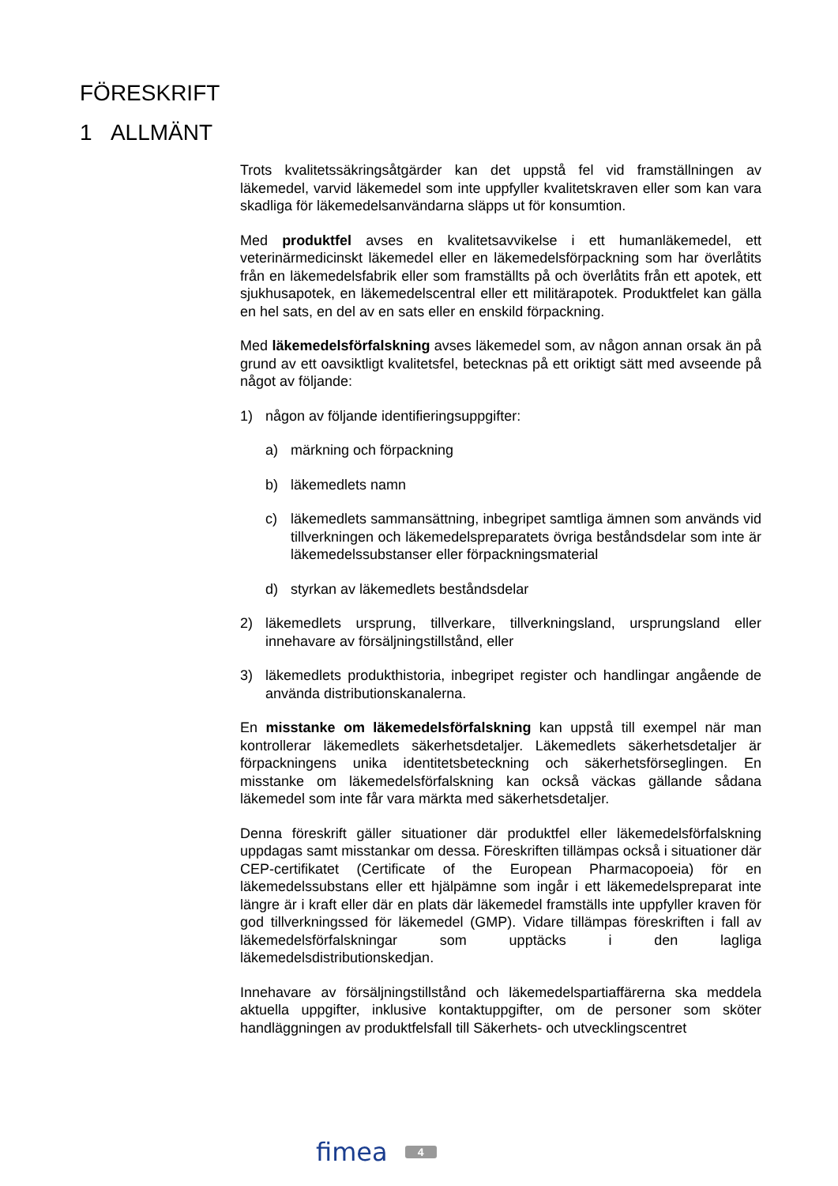FÖRESKRIFT
1 ALLMÄNT
Trots kvalitetssäkringsåtgärder kan det uppstå fel vid framställningen av läkemedel, varvid läkemedel som inte uppfyller kvalitetskraven eller som kan vara skadliga för läkemedelsanvändarna släpps ut för konsumtion.
Med produktfel avses en kvalitetsavvikelse i ett humanläkemedel, ett veterinärmedicinskt läkemedel eller en läkemedelsförpackning som har överlåtits från en läkemedelsfabrik eller som framställts på och överlåtits från ett apotek, ett sjukhusapotek, en läkemedelscentral eller ett militärapotek. Produktfelet kan gälla en hel sats, en del av en sats eller en enskild förpackning.
Med läkemedelsförfalskning avses läkemedel som, av någon annan orsak än på grund av ett oavsiktligt kvalitetsfel, betecknas på ett oriktigt sätt med avseende på något av följande:
1) någon av följande identifieringsuppgifter:
a) märkning och förpackning
b) läkemedlets namn
c) läkemedlets sammansättning, inbegripet samtliga ämnen som används vid tillverkningen och läkemedelspreparatets övriga beståndsdelar som inte är läkemedelssubstanser eller förpackningsmaterial
d) styrkan av läkemedlets beståndsdelar
2) läkemedlets ursprung, tillverkare, tillverkningsland, ursprungsland eller innehavare av försäljningstillstånd, eller
3) läkemedlets produkthistoria, inbegripet register och handlingar angående de använda distributionskanalerna.
En misstanke om läkemedelsförfalskning kan uppstå till exempel när man kontrollerar läkemedlets säkerhetsdetaljer. Läkemedlets säkerhetsdetaljer är förpackningens unika identitetsbeteckning och säkerhetsförseglingen. En misstanke om läkemedelsförfalskning kan också väckas gällande sådana läkemedel som inte får vara märkta med säkerhetsdetaljer.
Denna föreskrift gäller situationer där produktfel eller läkemedelsförfalskning uppdagas samt misstankar om dessa. Föreskriften tillämpas också i situationer där CEP-certifikatet (Certificate of the European Pharmacopoeia) för en läkemedelssubstans eller ett hjälpämne som ingår i ett läkemedelspreparat inte längre är i kraft eller där en plats där läkemedel framställs inte uppfyller kraven för god tillverkningssed för läkemedel (GMP). Vidare tillämpas föreskriften i fall av läkemedelsförfalskningar som upptäcks i den lagliga läkemedelsdistributionskedjan.
Innehavare av försäljningstillstånd och läkemedelspartiaffärerna ska meddela aktuella uppgifter, inklusive kontaktuppgifter, om de personer som sköter handläggningen av produktfelsfall till Säkerhets- och utvecklingscentret
fimea 4